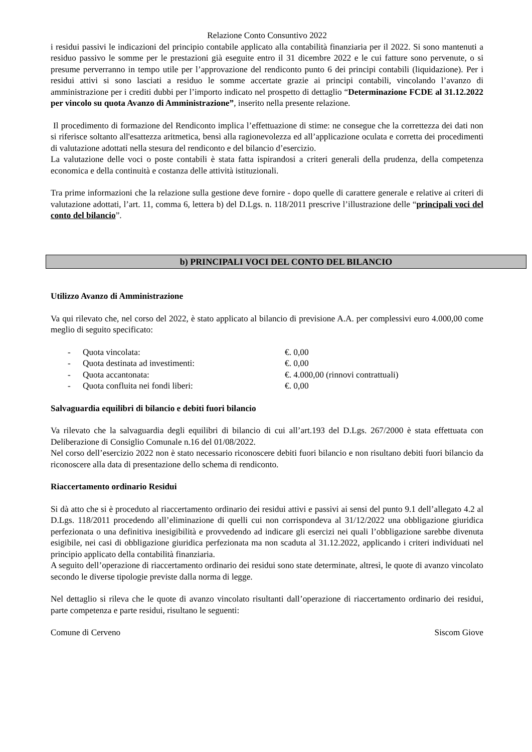Relazione Conto Consuntivo 2022
i residui passivi le indicazioni del principio contabile applicato alla contabilità finanziaria per il 2022. Si sono mantenuti a residuo passivo le somme per le prestazioni già eseguite entro il 31 dicembre 2022 e le cui fatture sono pervenute, o si presume perverranno in tempo utile per l’approvazione del rendiconto punto 6 dei principi contabili (liquidazione). Per i residui attivi si sono lasciati a residuo le somme accertate grazie ai principi contabili, vincolando l’avanzo di amministrazione per i crediti dubbi per l’importo indicato nel prospetto di dettaglio “Determinazione FCDE al 31.12.2022 per vincolo su quota Avanzo di Amministrazione”, inserito nella presente relazione.
Il procedimento di formazione del Rendiconto implica l’effettuazione di stime: ne consegue che la correttezza dei dati non si riferisce soltanto all'esattezza aritmetica, bensì alla ragionevolezza ed all’applicazione oculata e corretta dei procedimenti di valutazione adottati nella stesura del rendiconto e del bilancio d’esercizio.
La valutazione delle voci o poste contabili è stata fatta ispirandosi a criteri generali della prudenza, della competenza economica e della continuità e costanza delle attività istituzionali.
Tra prime informazioni che la relazione sulla gestione deve fornire - dopo quelle di carattere generale e relative ai criteri di valutazione adottati, l’art. 11, comma 6, lettera b) del D.Lgs. n. 118/2011 prescrive l’illustrazione delle “principali voci del conto del bilancio”.
b) PRINCIPALI VOCI DEL CONTO DEL BILANCIO
Utilizzo Avanzo di Amministrazione
Va qui rilevato che, nel corso del 2022, è stato applicato al bilancio di previsione A.A. per complessivi euro 4.000,00 come meglio di seguito specificato:
- Quota vincolata: €. 0,00
- Quota destinata ad investimenti: €. 0,00
- Quota accantonata: €. 4.000,00 (rinnovi contrattuali)
- Quota confluita nei fondi liberi: €. 0,00
Salvaguardia equilibri di bilancio e debiti fuori bilancio
Va rilevato che la salvaguardia degli equilibri di bilancio di cui all’art.193 del D.Lgs. 267/2000 è stata effettuata con Deliberazione di Consiglio Comunale n.16 del 01/08/2022.
Nel corso dell’esercizio 2022 non è stato necessario riconoscere debiti fuori bilancio e non risultano debiti fuori bilancio da riconoscere alla data di presentazione dello schema di rendiconto.
Riaccertamento ordinario Residui
Si dà atto che si è proceduto al riaccertamento ordinario dei residui attivi e passivi ai sensi del punto 9.1 dell’allegato 4.2 al D.Lgs. 118/2011 procedendo all’eliminazione di quelli cui non corrispondeva al 31/12/2022 una obbligazione giuridica perfezionata o una definitiva inesigibilità e provvedendo ad indicare gli esercizi nei quali l’obbligazione sarebbe divenuta esigibile, nei casi di obbligazione giuridica perfezionata ma non scaduta al 31.12.2022, applicando i criteri individuati nel principio applicato della contabilità finanziaria.
A seguito dell’operazione di riaccertamento ordinario dei residui sono state determinate, altresì, le quote di avanzo vincolato secondo le diverse tipologie previste dalla norma di legge.
Nel dettaglio si rileva che le quote di avanzo vincolato risultanti dall’operazione di riaccertamento ordinario dei residui, parte competenza e parte residui, risultano le seguenti:
Comune di Cerveno Siscom Giove